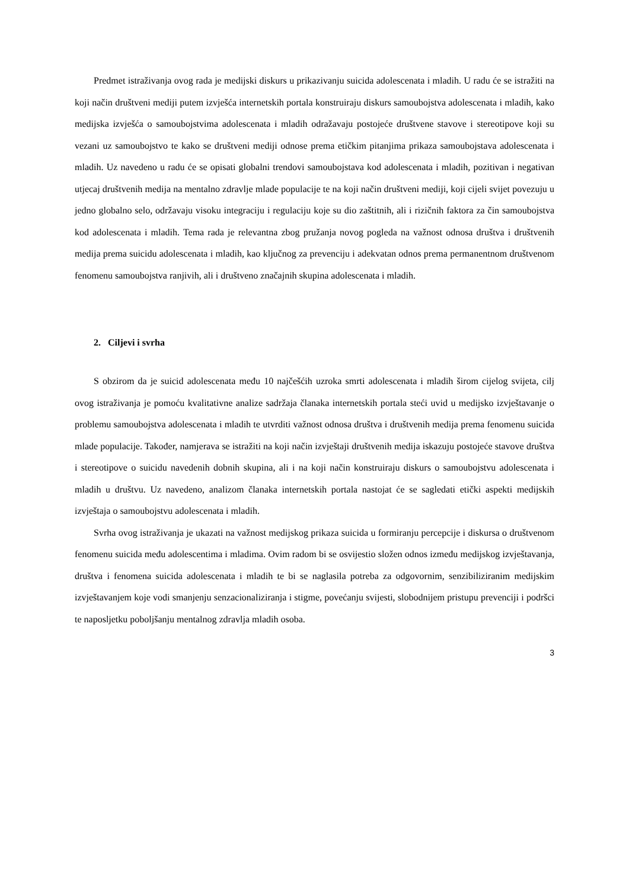Predmet istraživanja ovog rada je medijski diskurs u prikazivanju suicida adolescenata i mladih. U radu će se istražiti na koji način društveni mediji putem izvješća internetskih portala konstruiraju diskurs samoubojstva adolescenata i mladih, kako medijska izvješća o samoubojstvima adolescenata i mladih odražavaju postojeće društvene stavove i stereotipove koji su vezani uz samoubojstvo te kako se društveni mediji odnose prema etičkim pitanjima prikaza samoubojstava adolescenata i mladih. Uz navedeno u radu će se opisati globalni trendovi samoubojstava kod adolescenata i mladih, pozitivan i negativan utjecaj društvenih medija na mentalno zdravlje mlade populacije te na koji način društveni mediji, koji cijeli svijet povezuju u jedno globalno selo, održavaju visoku integraciju i regulaciju koje su dio zaštitnih, ali i rizičnih faktora za čin samoubojstva kod adolescenata i mladih. Tema rada je relevantna zbog pružanja novog pogleda na važnost odnosa društva i društvenih medija prema suicidu adolescenata i mladih, kao ključnog za prevenciju i adekvatan odnos prema permanentnom društvenom fenomenu samoubojstva ranjivih, ali i društveno značajnih skupina adolescenata i mladih.
2. Ciljevi i svrha
S obzirom da je suicid adolescenata među 10 najčešćih uzroka smrti adolescenata i mladih širom cijelog svijeta, cilj ovog istraživanja je pomoću kvalitativne analize sadržaja članaka internetskih portala steći uvid u medijsko izvještavanje o problemu samoubojstva adolescenata i mladih te utvrditi važnost odnosa društva i društvenih medija prema fenomenu suicida mlade populacije. Također, namjerava se istražiti na koji način izvještaji društvenih medija iskazuju postojeće stavove društva i stereotipove o suicidu navedenih dobnih skupina, ali i na koji način konstruiraju diskurs o samoubojstvu adolescenata i mladih u društvu. Uz navedeno, analizom članaka internetskih portala nastojat će se sagledati etički aspekti medijskih izvještaja o samoubojstvu adolescenata i mladih.
Svrha ovog istraživanja je ukazati na važnost medijskog prikaza suicida u formiranju percepcije i diskursa o društvenom fenomenu suicida među adolescentima i mladima. Ovim radom bi se osvijestio složen odnos između medijskog izvještavanja, društva i fenomena suicida adolescenata i mladih te bi se naglasila potreba za odgovornim, senzibiliziranim medijskim izvještavanjem koje vodi smanjenju senzacionaliziranja i stigme, povećanju svijesti, slobodnijem pristupu prevenciji i podršci te naposljetku poboljšanju mentalnog zdravlja mladih osoba.
3